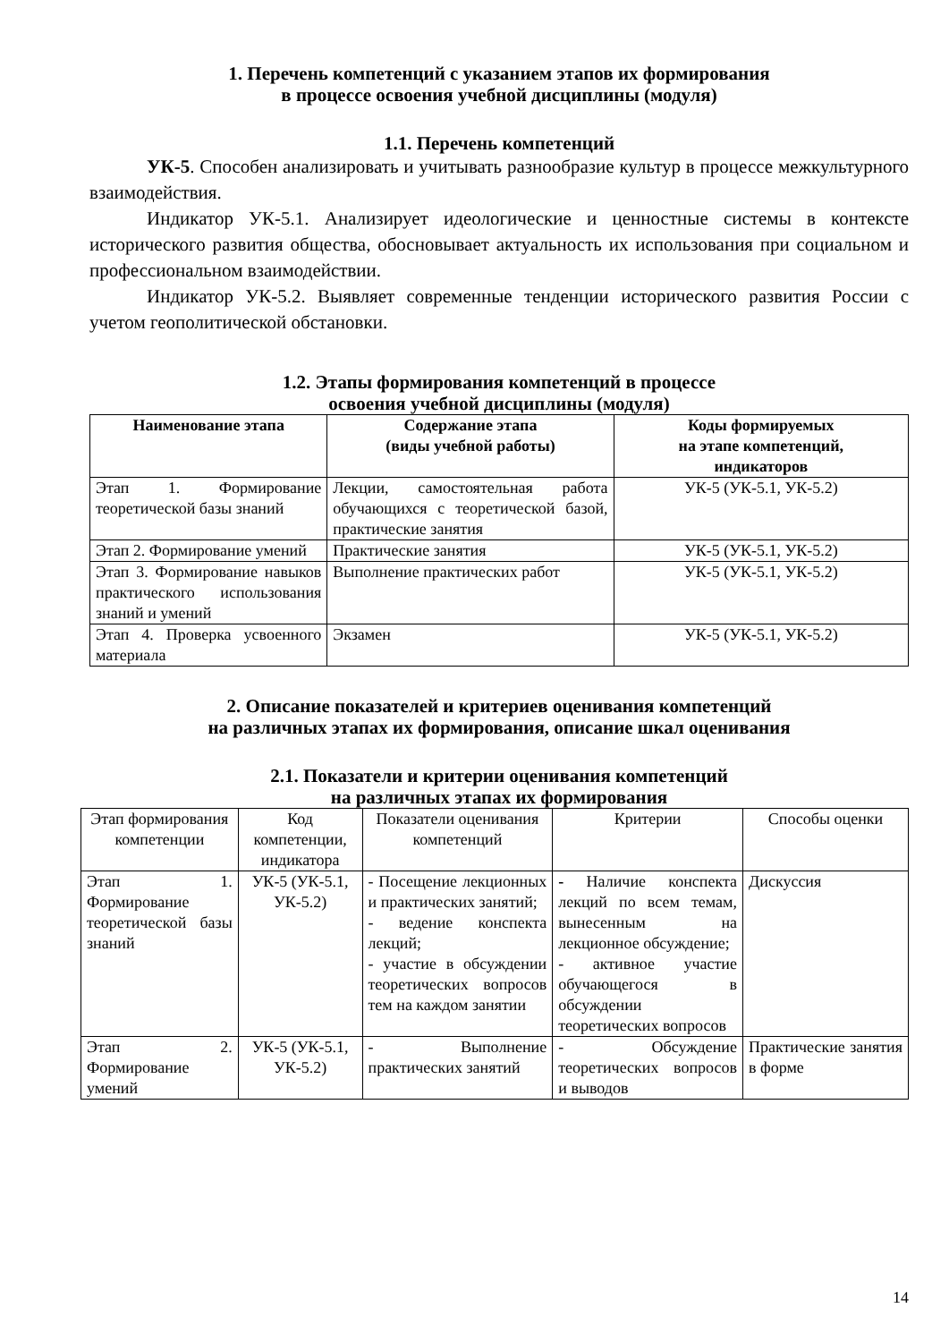1. Перечень компетенций с указанием этапов их формирования
в процессе освоения учебной дисциплины (модуля)
1.1. Перечень компетенций
УК-5. Способен анализировать и учитывать разнообразие культур в процессе межкультурного взаимодействия.
Индикатор УК-5.1. Анализирует идеологические и ценностные системы в контексте исторического развития общества, обосновывает актуальность их использования при социальном и профессиональном взаимодействии.
Индикатор УК-5.2. Выявляет современные тенденции исторического развития России с учетом геополитической обстановки.
1.2. Этапы формирования компетенций в процессе
освоения учебной дисциплины (модуля)
| Наименование этапа | Содержание этапа (виды учебной работы) | Коды формируемых на этапе компетенций, индикаторов |
| --- | --- | --- |
| Этап 1. Формирование теоретической базы знаний | Лекции, самостоятельная работа обучающихся с теоретической базой, практические занятия | УК-5 (УК-5.1, УК-5.2) |
| Этап 2. Формирование умений | Практические занятия | УК-5 (УК-5.1, УК-5.2) |
| Этап 3. Формирование навыков практического использования знаний и умений | Выполнение практических работ | УК-5 (УК-5.1, УК-5.2) |
| Этап 4. Проверка усвоенного материала | Экзамен | УК-5 (УК-5.1, УК-5.2) |
2. Описание показателей и критериев оценивания компетенций
на различных этапах их формирования, описание шкал оценивания
2.1. Показатели и критерии оценивания компетенций
на различных этапах их формирования
| Этап формирования компетенции | Код компетенции, индикатора | Показатели оценивания компетенций | Критерии | Способы оценки |
| Этап 1. Формирование теоретической базы знаний | УК-5 (УК-5.1, УК-5.2) | - Посещение лекционных и практических занятий; - ведение конспекта лекций; - участие в обсуждении теоретических вопросов тем на каждом занятии | - Наличие конспекта лекций по всем темам, вынесенным на лекционное обсуждение; - активное участие обучающегося в обсуждении теоретических вопросов | Дискуссия |
| Этап 2. Формирование умений | УК-5 (УК-5.1, УК-5.2) | - Выполнение практических занятий | - Обсуждение теоретических вопросов и выводов | Практические занятия в форме |
14